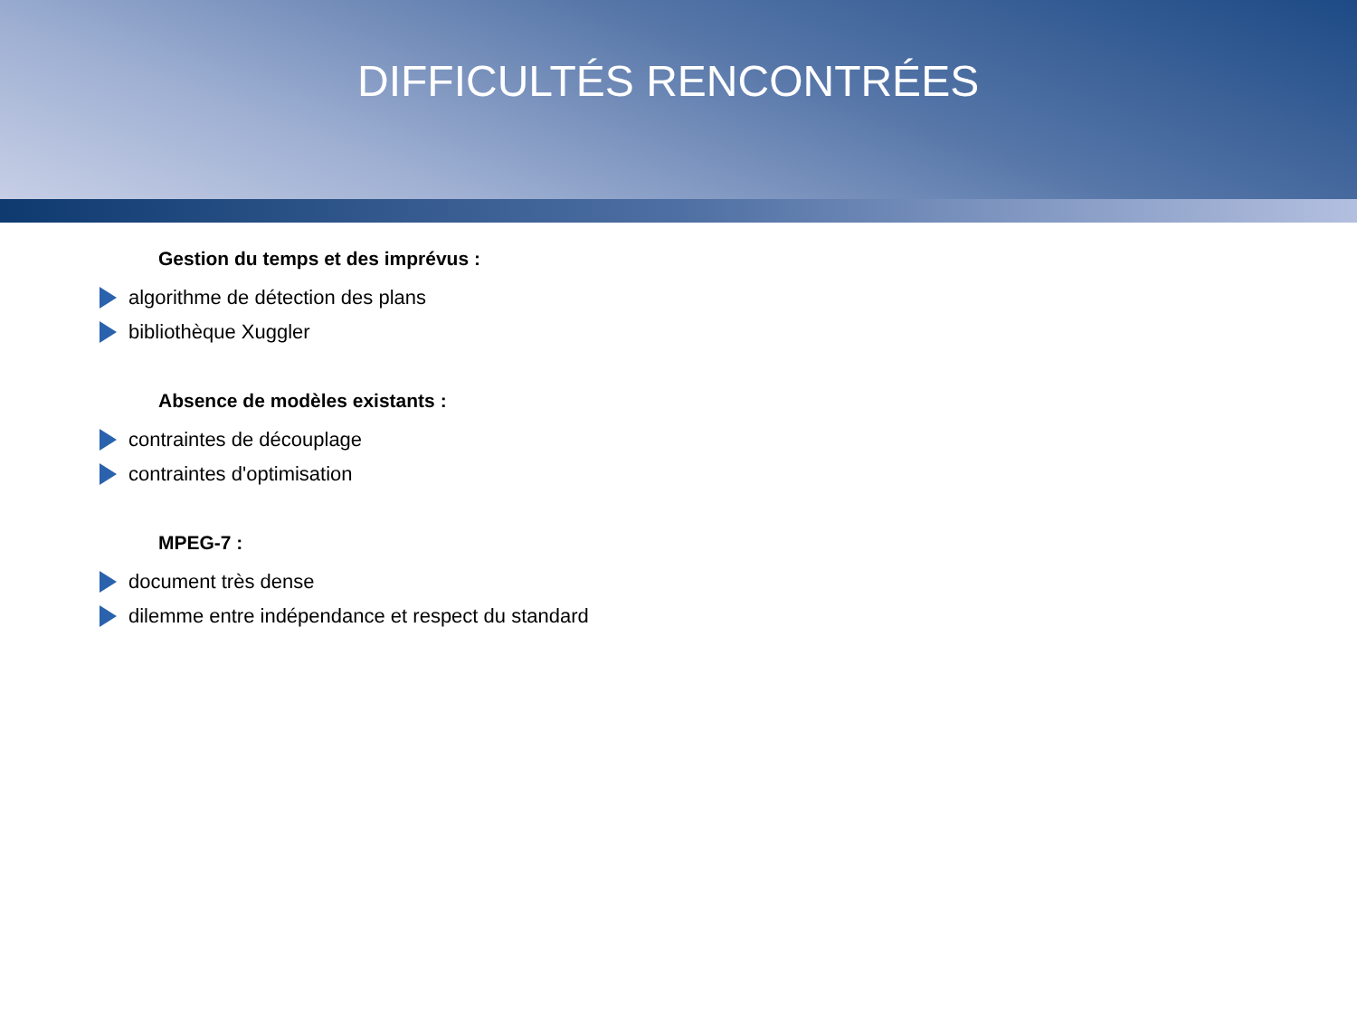DIFFICULTÉS RENCONTRÉES
Gestion du temps et des imprévus :
algorithme de détection des plans
bibliothèque Xuggler
Absence de modèles existants :
contraintes de découplage
contraintes d'optimisation
MPEG-7 :
document très dense
dilemme entre indépendance et respect du standard